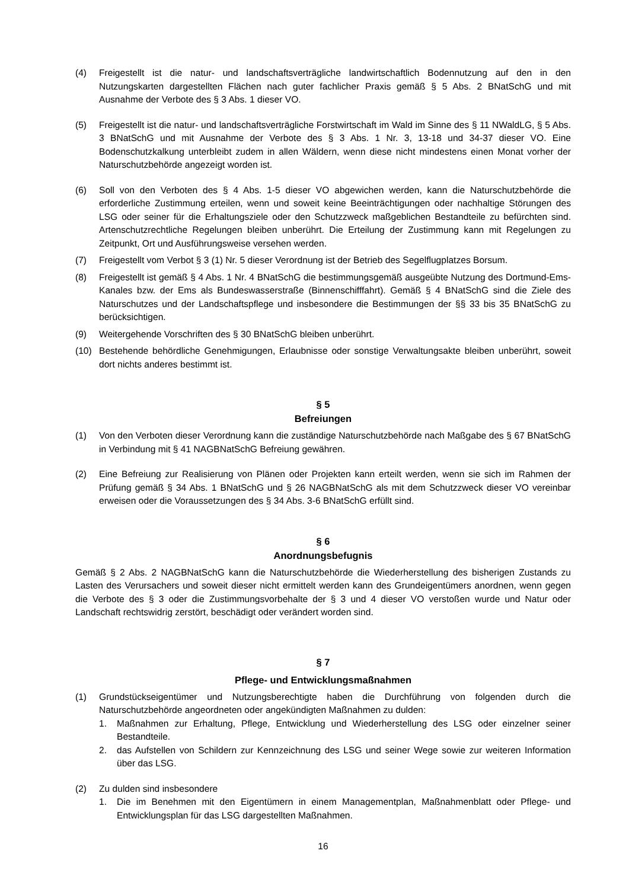(4) Freigestellt ist die natur- und landschaftsverträgliche landwirtschaftlich Bodennutzung auf den in den Nutzungskarten dargestellten Flächen nach guter fachlicher Praxis gemäß § 5 Abs. 2 BNatSchG und mit Ausnahme der Verbote des § 3 Abs. 1 dieser VO.
(5) Freigestellt ist die natur- und landschaftsverträgliche Forstwirtschaft im Wald im Sinne des § 11 NWaldLG, § 5 Abs. 3 BNatSchG und mit Ausnahme der Verbote des § 3 Abs. 1 Nr. 3, 13-18 und 34-37 dieser VO. Eine Bodenschutzkalkung unterbleibt zudem in allen Wäldern, wenn diese nicht mindestens einen Monat vorher der Naturschutzbehörde angezeigt worden ist.
(6) Soll von den Verboten des § 4 Abs. 1-5 dieser VO abgewichen werden, kann die Naturschutzbehörde die erforderliche Zustimmung erteilen, wenn und soweit keine Beeinträchtigungen oder nachhaltige Störungen des LSG oder seiner für die Erhaltungsziele oder den Schutzzweck maßgeblichen Bestandteile zu befürchten sind. Artenschutzrechtliche Regelungen bleiben unberührt. Die Erteilung der Zustimmung kann mit Regelungen zu Zeitpunkt, Ort und Ausführungsweise versehen werden.
(7) Freigestellt vom Verbot § 3 (1) Nr. 5 dieser Verordnung ist der Betrieb des Segelflugplatzes Borsum.
(8) Freigestellt ist gemäß § 4 Abs. 1 Nr. 4 BNatSchG die bestimmungsgemäß ausgeübte Nutzung des Dortmund-Ems-Kanales bzw. der Ems als Bundeswasserstraße (Binnenschifffahrt). Gemäß § 4 BNatSchG sind die Ziele des Naturschutzes und der Landschaftspflege und insbesondere die Bestimmungen der §§ 33 bis 35 BNatSchG zu berücksichtigen.
(9) Weitergehende Vorschriften des § 30 BNatSchG bleiben unberührt.
(10) Bestehende behördliche Genehmigungen, Erlaubnisse oder sonstige Verwaltungsakte bleiben unberührt, soweit dort nichts anderes bestimmt ist.
§ 5
Befreiungen
(1) Von den Verboten dieser Verordnung kann die zuständige Naturschutzbehörde nach Maßgabe des § 67 BNatSchG in Verbindung mit § 41 NAGBNatSchG Befreiung gewähren.
(2) Eine Befreiung zur Realisierung von Plänen oder Projekten kann erteilt werden, wenn sie sich im Rahmen der Prüfung gemäß § 34 Abs. 1 BNatSchG und § 26 NAGBNatSchG als mit dem Schutzzweck dieser VO vereinbar erweisen oder die Voraussetzungen des § 34 Abs. 3-6 BNatSchG erfüllt sind.
§ 6
Anordnungsbefugnis
Gemäß § 2 Abs. 2 NAGBNatSchG kann die Naturschutzbehörde die Wiederherstellung des bisherigen Zustands zu Lasten des Verursachers und soweit dieser nicht ermittelt werden kann des Grundeigentümers anordnen, wenn gegen die Verbote des § 3 oder die Zustimmungsvorbehalte der § 3 und 4 dieser VO verstoßen wurde und Natur oder Landschaft rechtswidrig zerstört, beschädigt oder verändert worden sind.
§ 7
Pflege- und Entwicklungsmaßnahmen
(1) Grundstückseigentümer und Nutzungsberechtigte haben die Durchführung von folgenden durch die Naturschutzbehörde angeordneten oder angekündigten Maßnahmen zu dulden:
1. Maßnahmen zur Erhaltung, Pflege, Entwicklung und Wiederherstellung des LSG oder einzelner seiner Bestandteile.
2. das Aufstellen von Schildern zur Kennzeichnung des LSG und seiner Wege sowie zur weiteren Information über das LSG.
(2) Zu dulden sind insbesondere
1. Die im Benehmen mit den Eigentümern in einem Managementplan, Maßnahmenblatt oder Pflege- und Entwicklungsplan für das LSG dargestellten Maßnahmen.
16